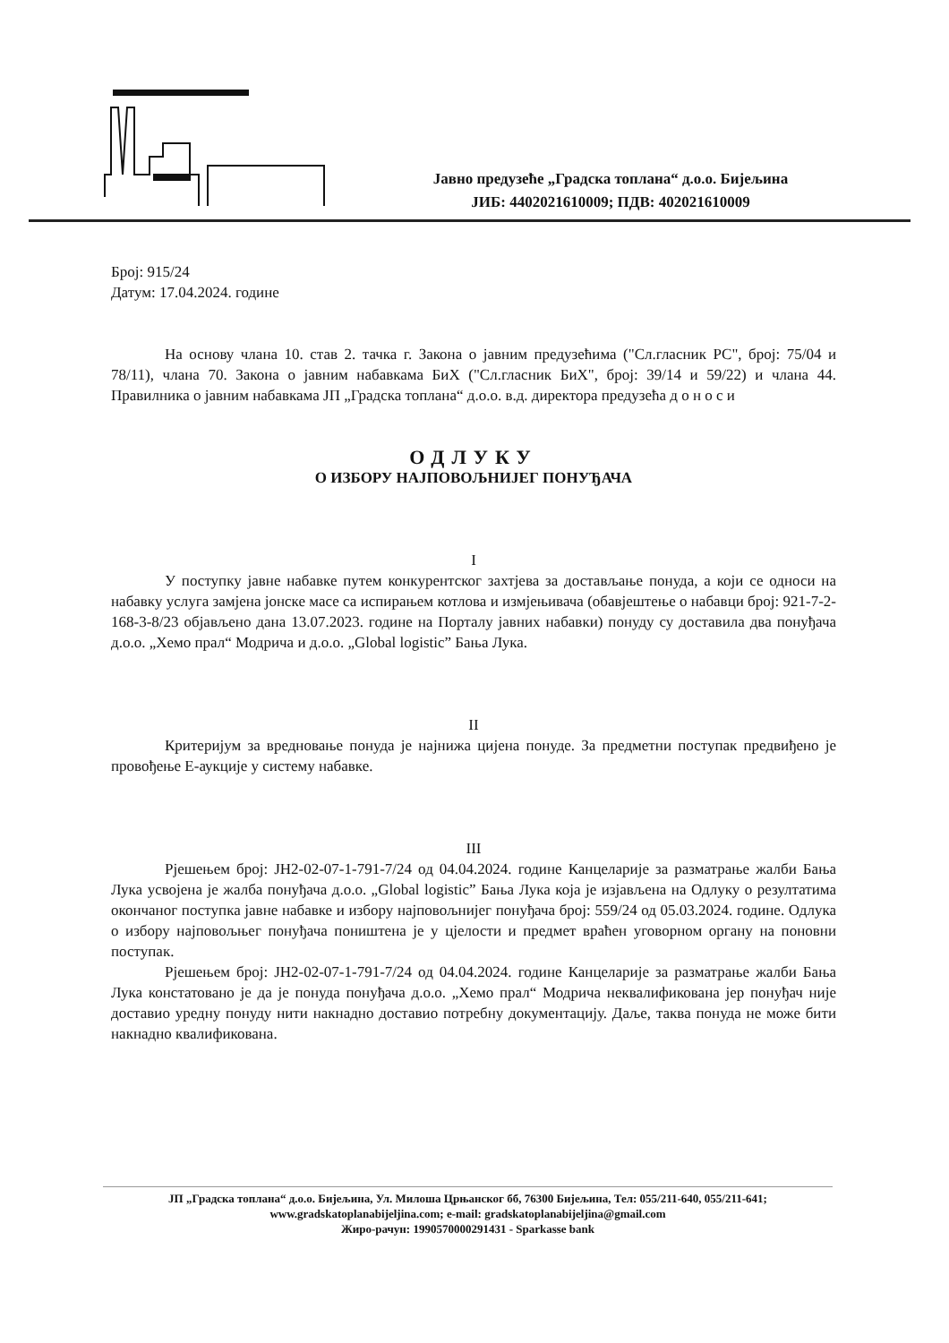Јавно предузеће „Градска топлана“ д.о.о. Бијељина
ЈИБ: 4402021610009; ПДВ: 402021610009
Број: 915/24
Датум: 17.04.2024. године
На основу члана 10. став 2. тачка г. Закона о јавним предузећима ("Сл.гласник РС", број: 75/04 и 78/11), члана 70. Закона о јавним набавкама БиХ ("Сл.гласник БиХ", број: 39/14 и 59/22) и члана 44. Правилника о јавним набавкама ЈП „Градска топлана“ д.о.о. в.д. директора предузећа д о н о с и
ОДЛУКУ
О ИЗБОРУ НАЈПОВОЉНИЈЕГ ПОНУЂАЧА
I
У поступку јавне набавке путем конкурентског захтјева за достављање понуда, а који се односи на набавку услуга замјена јонске масе са испирањем котлова и измјењивача (обавјештење о набавци број: 921-7-2-168-3-8/23 објављено дана 13.07.2023. године на Порталу јавних набавки) понуду су доставила два понуђача д.о.о. „Хемо прал“ Модрича и д.о.о. „Global logistic” Бања Лука.
II
Критеријум за вредновање понуда је најнижа цијена понуде. За предметни поступак предвиђено је провођење Е-аукције у систему набавке.
III
Рјешењем број: ЈН2-02-07-1-791-7/24 од 04.04.2024. године Канцеларије за разматрање жалби Бања Лука усвојена је жалба понуђача д.о.о. „Global logistic” Бања Лука која је изјављена на Одлуку о резултатима окончаног поступка јавне набавке и избору најповољнијег понуђача број: 559/24 од 05.03.2024. године. Одлука о избору најповољњег понуђача поништена је у цјелости и предмет враћен уговорном органу на поновни поступак.
Рјешењем број: ЈН2-02-07-1-791-7/24 од 04.04.2024. године Канцеларије за разматрање жалби Бања Лука констатовано је да је понуда понуђача д.о.о. „Хемо прал“ Модрича неквалификована јер понуђач није доставио уредну понуду нити накнадно доставио потребну документацију. Даље, таква понуда не може бити накнадно квалификована.
ЈП „Градска топлана“ д.о.о. Бијељина, Ул. Милоша Црњанског бб, 76300 Бијељина, Тел: 055/211-640, 055/211-641;
www.gradskatoplanabijeljina.com; e-mail: gradskatoplanabijeljina@gmail.com
Жиро-рачун: 1990570000291431 - Sparkasse bank